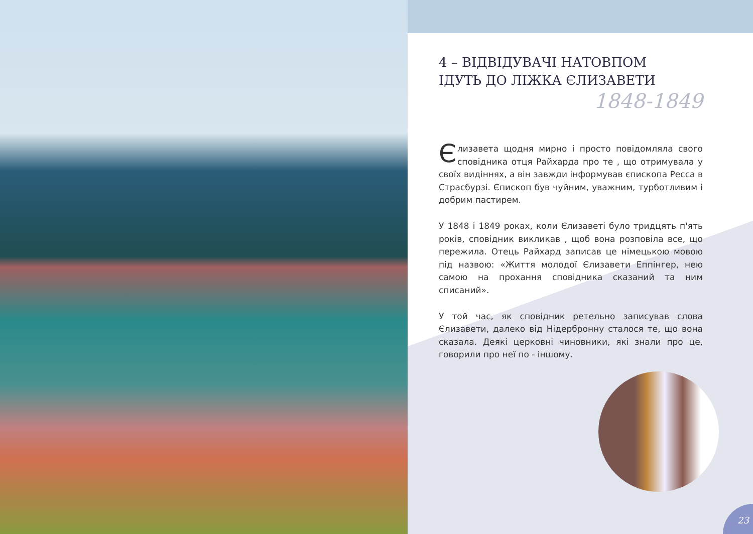4 – ВІДВІДУВАЧІ НАТОВПОМ
ІДУТЬ ДО ЛІЖКА ЄЛИЗАВЕТИ
1848-1849
Єлизавета щодня мирно і просто повідомляла свого сповідника отця Райхарда про те , що отримувала у своїх видіннях, а він завжди інформував єпископа Ресса в Страсбурзі. Єпископ був чуйним, уважним, турботливим і добрим пастирем.
У 1848 і 1849 роках, коли Єлизаветі було тридцять п'ять років, сповідник викликав , щоб вона розповіла все, що пережила. Отець Райхард записав це німецькою мовою під назвою: «Життя молодої Єлизавети Еппінгер, нею самою на прохання сповідника сказаний та ним списаний».
У той час, як сповідник ретельно записував слова Єлизавети, далеко від Нідербронну сталося те, що вона сказала. Деякі церковні чиновники, які знали про це, говорили про неї по - іншому.
23